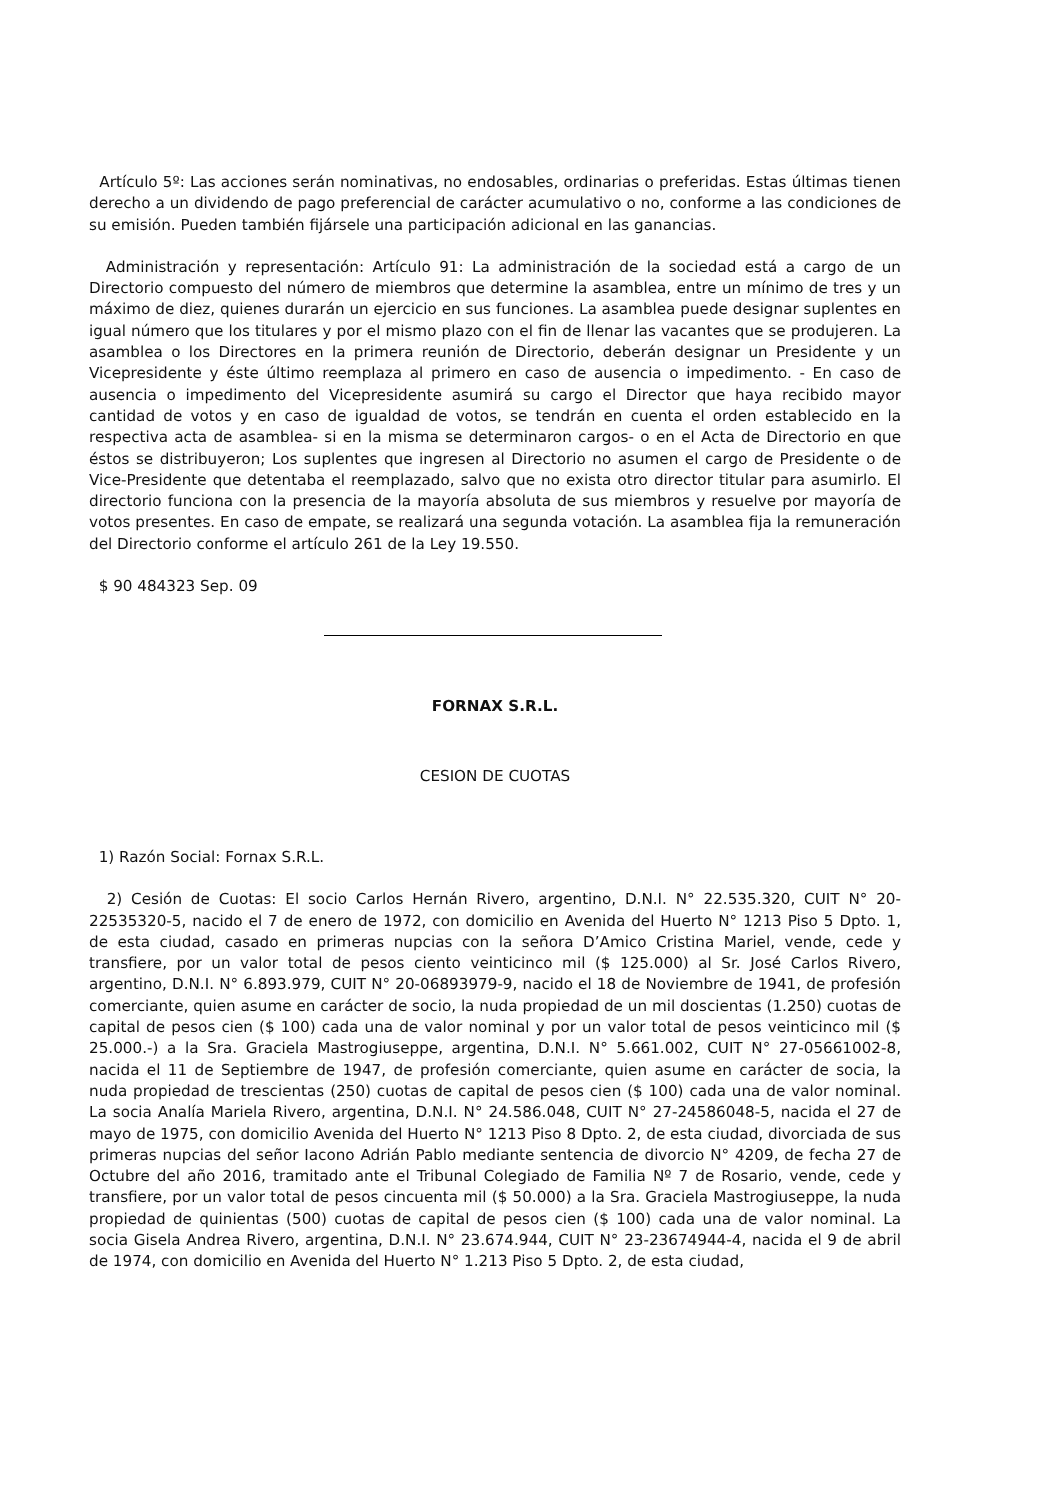Artículo 5º: Las acciones serán nominativas, no endosables, ordinarias o preferidas. Estas últimas tienen derecho a un dividendo de pago preferencial de carácter acumulativo o no, conforme a las condiciones de su emisión. Pueden también fijársele una participación adicional en las ganancias.
Administración y representación: Artículo 91: La administración de la sociedad está a cargo de un Directorio compuesto del número de miembros que determine la asamblea, entre un mínimo de tres y un máximo de diez, quienes durarán un ejercicio en sus funciones. La asamblea puede designar suplentes en igual número que los titulares y por el mismo plazo con el fin de llenar las vacantes que se produjeren. La asamblea o los Directores en la primera reunión de Directorio, deberán designar un Presidente y un Vicepresidente y éste último reemplaza al primero en caso de ausencia o impedimento. - En caso de ausencia o impedimento del Vicepresidente asumirá su cargo el Director que haya recibido mayor cantidad de votos y en caso de igualdad de votos, se tendrán en cuenta el orden establecido en la respectiva acta de asamblea- si en la misma se determinaron cargos- o en el Acta de Directorio en que éstos se distribuyeron; Los suplentes que ingresen al Directorio no asumen el cargo de Presidente o de Vice-Presidente que detentaba el reemplazado, salvo que no exista otro director titular para asumirlo. El directorio funciona con la presencia de la mayoría absoluta de sus miembros y resuelve por mayoría de votos presentes. En caso de empate, se realizará una segunda votación. La asamblea fija la remuneración del Directorio conforme el artículo 261 de la Ley 19.550.
$ 90 484323 Sep. 09
FORNAX S.R.L.
CESION DE CUOTAS
1) Razón Social: Fornax S.R.L.
2) Cesión de Cuotas: El socio Carlos Hernán Rivero, argentino, D.N.I. N° 22.535.320, CUIT N° 20-22535320-5, nacido el 7 de enero de 1972, con domicilio en Avenida del Huerto N° 1213 Piso 5 Dpto. 1, de esta ciudad, casado en primeras nupcias con la señora D’Amico Cristina Mariel, vende, cede y transfiere, por un valor total de pesos ciento veinticinco mil ($ 125.000) al Sr. José Carlos Rivero, argentino, D.N.I. N° 6.893.979, CUIT N° 20-06893979-9, nacido el 18 de Noviembre de 1941, de profesión comerciante, quien asume en carácter de socio, la nuda propiedad de un mil doscientas (1.250) cuotas de capital de pesos cien ($ 100) cada una de valor nominal y por un valor total de pesos veinticinco mil ($ 25.000.-) a la Sra. Graciela Mastrogiuseppe, argentina, D.N.I. N° 5.661.002, CUIT N° 27-05661002-8, nacida el 11 de Septiembre de 1947, de profesión comerciante, quien asume en carácter de socia, la nuda propiedad de trescientas (250) cuotas de capital de pesos cien ($ 100) cada una de valor nominal. La socia Analía Mariela Rivero, argentina, D.N.I. N° 24.586.048, CUIT N° 27-24586048-5, nacida el 27 de mayo de 1975, con domicilio Avenida del Huerto N° 1213 Piso 8 Dpto. 2, de esta ciudad, divorciada de sus primeras nupcias del señor Iacono Adrián Pablo mediante sentencia de divorcio N° 4209, de fecha 27 de Octubre del año 2016, tramitado ante el Tribunal Colegiado de Familia Nº 7 de Rosario, vende, cede y transfiere, por un valor total de pesos cincuenta mil ($ 50.000) a la Sra. Graciela Mastrogiuseppe, la nuda propiedad de quinientas (500) cuotas de capital de pesos cien ($ 100) cada una de valor nominal. La socia Gisela Andrea Rivero, argentina, D.N.I. N° 23.674.944, CUIT N° 23-23674944-4, nacida el 9 de abril de 1974, con domicilio en Avenida del Huerto N° 1.213 Piso 5 Dpto. 2, de esta ciudad,